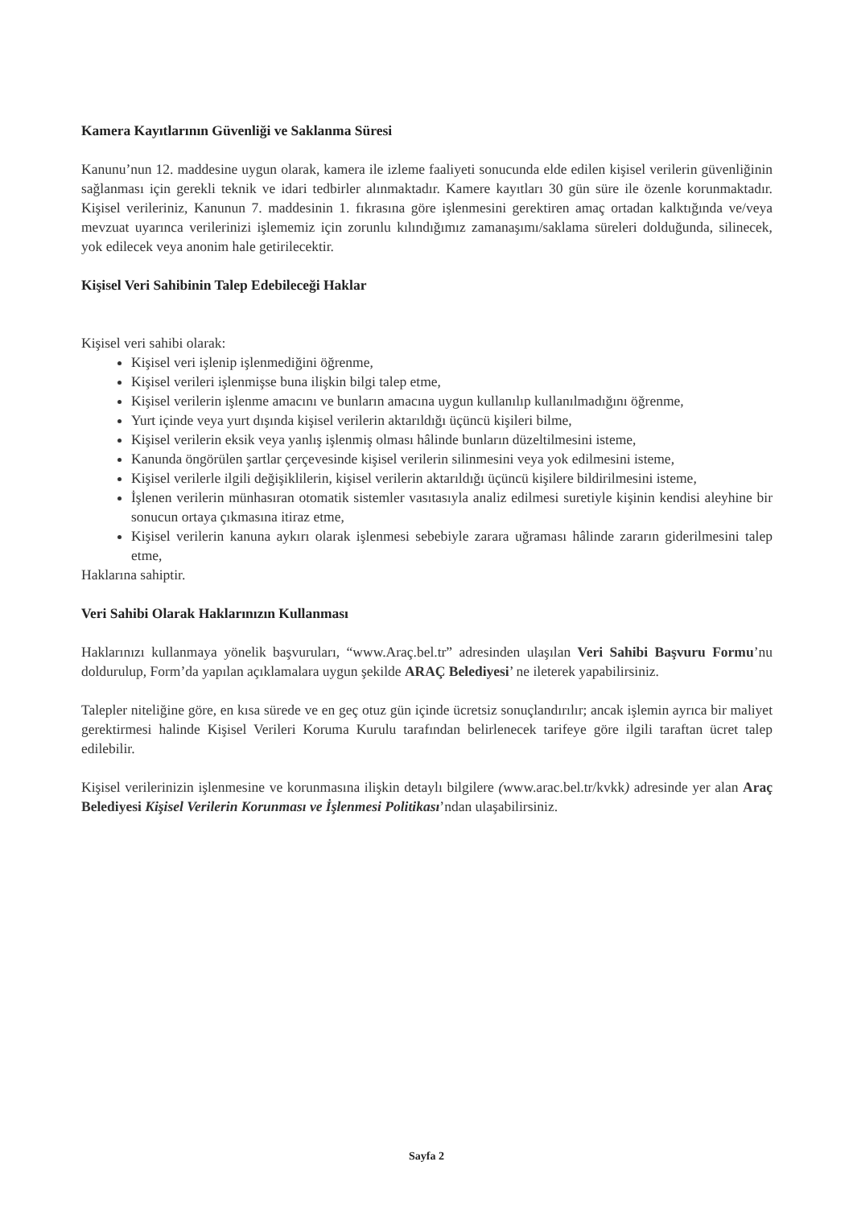Kamera Kayıtlarının Güvenliği ve Saklanma Süresi
Kanunu’nun 12. maddesine uygun olarak, kamera ile izleme faaliyeti sonucunda elde edilen kişisel verilerin güvenliğinin sağlanması için gerekli teknik ve idari tedbirler alınmaktadır. Kamere kayıtları 30 gün süre ile özenle korunmaktadır. Kişisel verileriniz, Kanunun 7. maddesinin 1. fıkrasına göre işlenmesini gerektiren amaç ortadan kalktığında ve/veya mevzuat uyarınca verilerinizi işlememiz için zorunlu kılındığımız zamanaşımı/saklama süreleri dolduğunda, silinecek, yok edilecek veya anonim hale getirilecektir.
Kişisel Veri Sahibinin Talep Edebileceği Haklar
Kişisel veri sahibi olarak:
Kişisel veri işlenip işlenmediğini öğrenme,
Kişisel verileri işlenmişse buna ilişkin bilgi talep etme,
Kişisel verilerin işlenme amacını ve bunların amacına uygun kullanılıp kullanılmadığını öğrenme,
Yurt içinde veya yurt dışında kişisel verilerin aktarıldığı üçüncü kişileri bilme,
Kişisel verilerin eksik veya yanlış işlenmiş olması hâlinde bunların düzeltilmesini isteme,
Kanunda öngörülen şartlar çerçevesinde kişisel verilerin silinmesini veya yok edilmesini isteme,
Kişisel verilerle ilgili değişiklilerin, kişisel verilerin aktarıldığı üçüncü kişilere bildirilmesini isteme,
İşlenen verilerin münhasıran otomatik sistemler vasıtasıyla analiz edilmesi suretiyle kişinin kendisi aleyhine bir sonucun ortaya çıkmasına itiraz etme,
Kişisel verilerin kanuna aykırı olarak işlenmesi sebebiyle zarara uğraması hâlinde zararın giderilmesini talep etme,
Haklarına sahiptir.
Veri Sahibi Olarak Haklarınızın Kullanması
Haklarınızı kullanmaya yönelik başvuruları, “www.Araç.bel.tr” adresinden ulaşılan Veri Sahibi Başvuru Formu’nu doldurulup, Form’da yapılan açıklamalara uygun şekilde ARAÇ Belediyesi’ ne ileterek yapabilirsiniz.
Talepler niteliğine göre, en kısa sürede ve en geç otuz gün içinde ücretsiz sonuçlandırılır; ancak işlemin ayrıca bir maliyet gerektirmesi halinde Kişisel Verileri Koruma Kurulu tarafından belirlenecek tarifeye göre ilgili taraftan ücret talep edilebilir.
Kişisel verilerinizin işlenmesine ve korunmasına ilişkin detaylı bilgilere (www.arac.bel.tr/kvkk) adresinde yer alan Araç Belediyesi Kişisel Verilerin Korunması ve İşlenmesi Politikası’ndan ulaşabilirsiniz.
Sayfa 2